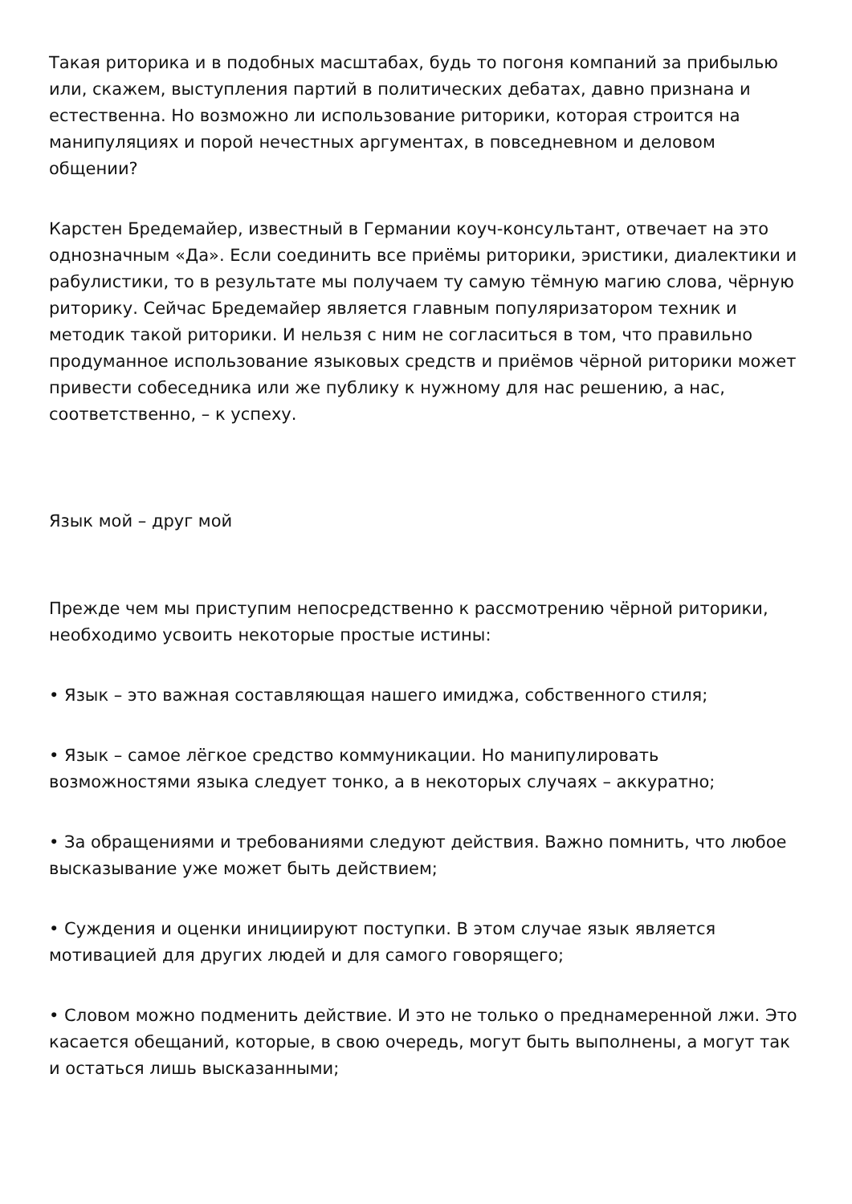Такая риторика и в подобных масштабах, будь то погоня компаний за прибылью или, скажем, выступления партий в политических дебатах, давно признана и естественна. Но возможно ли использование риторики, которая строится на манипуляциях и порой нечестных аргументах, в повседневном и деловом общении?
Карстен Бредемайер, известный в Германии коуч-консультант, отвечает на это однозначным «Да». Если соединить все приёмы риторики, эристики, диалектики и рабулистики, то в результате мы получаем ту самую тёмную магию слова, чёрную риторику. Сейчас Бредемайер является главным популяризатором техник и методик такой риторики. И нельзя с ним не согласиться в том, что правильно продуманное использование языковых средств и приёмов чёрной риторики может привести собеседника или же публику к нужному для нас решению, а нас, соответственно, – к успеху.
Язык мой – друг мой
Прежде чем мы приступим непосредственно к рассмотрению чёрной риторики, необходимо усвоить некоторые простые истины:
• Язык – это важная составляющая нашего имиджа, собственного стиля;
• Язык – самое лёгкое средство коммуникации. Но манипулировать возможностями языка следует тонко, а в некоторых случаях – аккуратно;
• За обращениями и требованиями следуют действия. Важно помнить, что любое высказывание уже может быть действием;
• Суждения и оценки инициируют поступки. В этом случае язык является мотивацией для других людей и для самого говорящего;
• Словом можно подменить действие. И это не только о преднамеренной лжи. Это касается обещаний, которые, в свою очередь, могут быть выполнены, а могут так и остаться лишь высказанными;